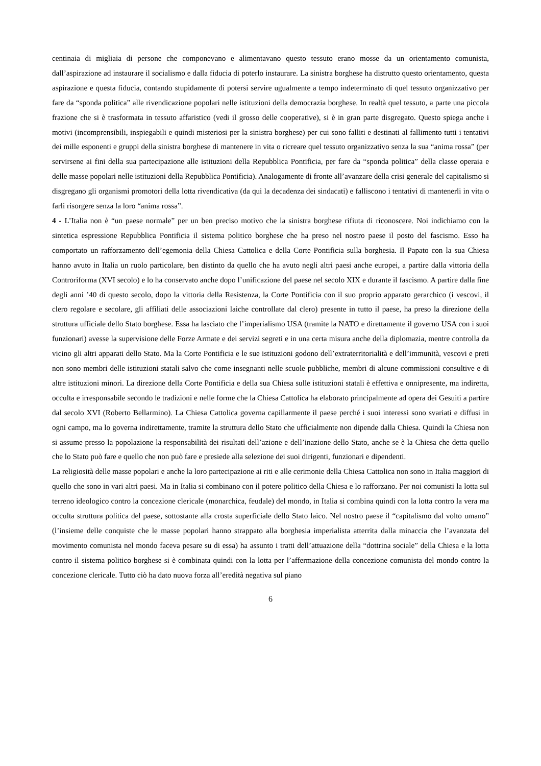centinaia di migliaia di persone che componevano e alimentavano questo tessuto erano mosse da un orientamento comunista, dall’aspirazione ad instaurare il socialismo e dalla fiducia di poterlo instaurare. La sinistra borghese ha distrutto questo orientamento, questa aspirazione e questa fiducia, contando stupidamente di potersi servire ugualmente a tempo indeterminato di quel tessuto organizzativo per fare da “sponda politica” alle rivendicazione popolari nelle istituzioni della democrazia borghese. In realtà quel tessuto, a parte una piccola frazione che si è trasformata in tessuto affaristico (vedi il grosso delle cooperative), si è in gran parte disgregato. Questo spiega anche i motivi (incomprensibili, inspiegabili e quindi misteriosi per la sinistra borghese) per cui sono falliti e destinati al fallimento tutti i tentativi dei mille esponenti e gruppi della sinistra borghese di mantenere in vita o ricreare quel tessuto organizzativo senza la sua “anima rossa” (per servirsene ai fini della sua partecipazione alle istituzioni della Repubblica Pontificia, per fare da “sponda politica” della classe operaia e delle masse popolari nelle istituzioni della Repubblica Pontificia). Analogamente di fronte all’avanzare della crisi generale del capitalismo si disgregano gli organismi promotori della lotta rivendicativa (da qui la decadenza dei sindacati) e falliscono i tentativi di mantenerli in vita o farli risorgere senza la loro “anima rossa”.
4 - L’Italia non è “un paese normale” per un ben preciso motivo che la sinistra borghese rifiuta di riconoscere. Noi indichiamo con la sintetica espressione Repubblica Pontificia il sistema politico borghese che ha preso nel nostro paese il posto del fascismo. Esso ha comportato un rafforzamento dell’egemonia della Chiesa Cattolica e della Corte Pontificia sulla borghesia. Il Papato con la sua Chiesa hanno avuto in Italia un ruolo particolare, ben distinto da quello che ha avuto negli altri paesi anche europei, a partire dalla vittoria della Controriforma (XVI secolo) e lo ha conservato anche dopo l’unificazione del paese nel secolo XIX e durante il fascismo. A partire dalla fine degli anni ’40 di questo secolo, dopo la vittoria della Resistenza, la Corte Pontificia con il suo proprio apparato gerarchico (i vescovi, il clero regolare e secolare, gli affiliati delle associazioni laiche controllate dal clero) presente in tutto il paese, ha preso la direzione della struttura ufficiale dello Stato borghese. Essa ha lasciato che l’imperialismo USA (tramite la NATO e direttamente il governo USA con i suoi funzionari) avesse la supervisione delle Forze Armate e dei servizi segreti e in una certa misura anche della diplomazia, mentre controlla da vicino gli altri apparati dello Stato. Ma la Corte Pontificia e le sue istituzioni godono dell’extraterritorialità e dell’immunità, vescovi e preti non sono membri delle istituzioni statali salvo che come insegnanti nelle scuole pubbliche, membri di alcune commissioni consultive e di altre istituzioni minori. La direzione della Corte Pontificia e della sua Chiesa sulle istituzioni statali è effettiva e onnipresente, ma indiretta, occulta e irresponsabile secondo le tradizioni e nelle forme che la Chiesa Cattolica ha elaborato principalmente ad opera dei Gesuiti a partire dal secolo XVI (Roberto Bellarmino). La Chiesa Cattolica governa capillarmente il paese perché i suoi interessi sono svariati e diffusi in ogni campo, ma lo governa indirettamente, tramite la struttura dello Stato che ufficialmente non dipende dalla Chiesa. Quindi la Chiesa non si assume presso la popolazione la responsabilità dei risultati dell’azione e dell’inazione dello Stato, anche se è la Chiesa che detta quello che lo Stato può fare e quello che non può fare e presiede alla selezione dei suoi dirigenti, funzionari e dipendenti.
La religiosità delle masse popolari e anche la loro partecipazione ai riti e alle cerimonie della Chiesa Cattolica non sono in Italia maggiori di quello che sono in vari altri paesi. Ma in Italia si combinano con il potere politico della Chiesa e lo rafforzano. Per noi comunisti la lotta sul terreno ideologico contro la concezione clericale (monarchica, feudale) del mondo, in Italia si combina quindi con la lotta contro la vera ma occulta struttura politica del paese, sottostante alla crosta superficiale dello Stato laico. Nel nostro paese il “capitalismo dal volto umano” (l’insieme delle conquiste che le masse popolari hanno strappato alla borghesia imperialista atterrita dalla minaccia che l’avanzata del movimento comunista nel mondo faceva pesare su di essa) ha assunto i tratti dell’attuazione della “dottrina sociale” della Chiesa e la lotta contro il sistema politico borghese si è combinata quindi con la lotta per l’affermazione della concezione comunista del mondo contro la concezione clericale. Tutto ciò ha dato nuova forza all’eredità negativa sul piano
6